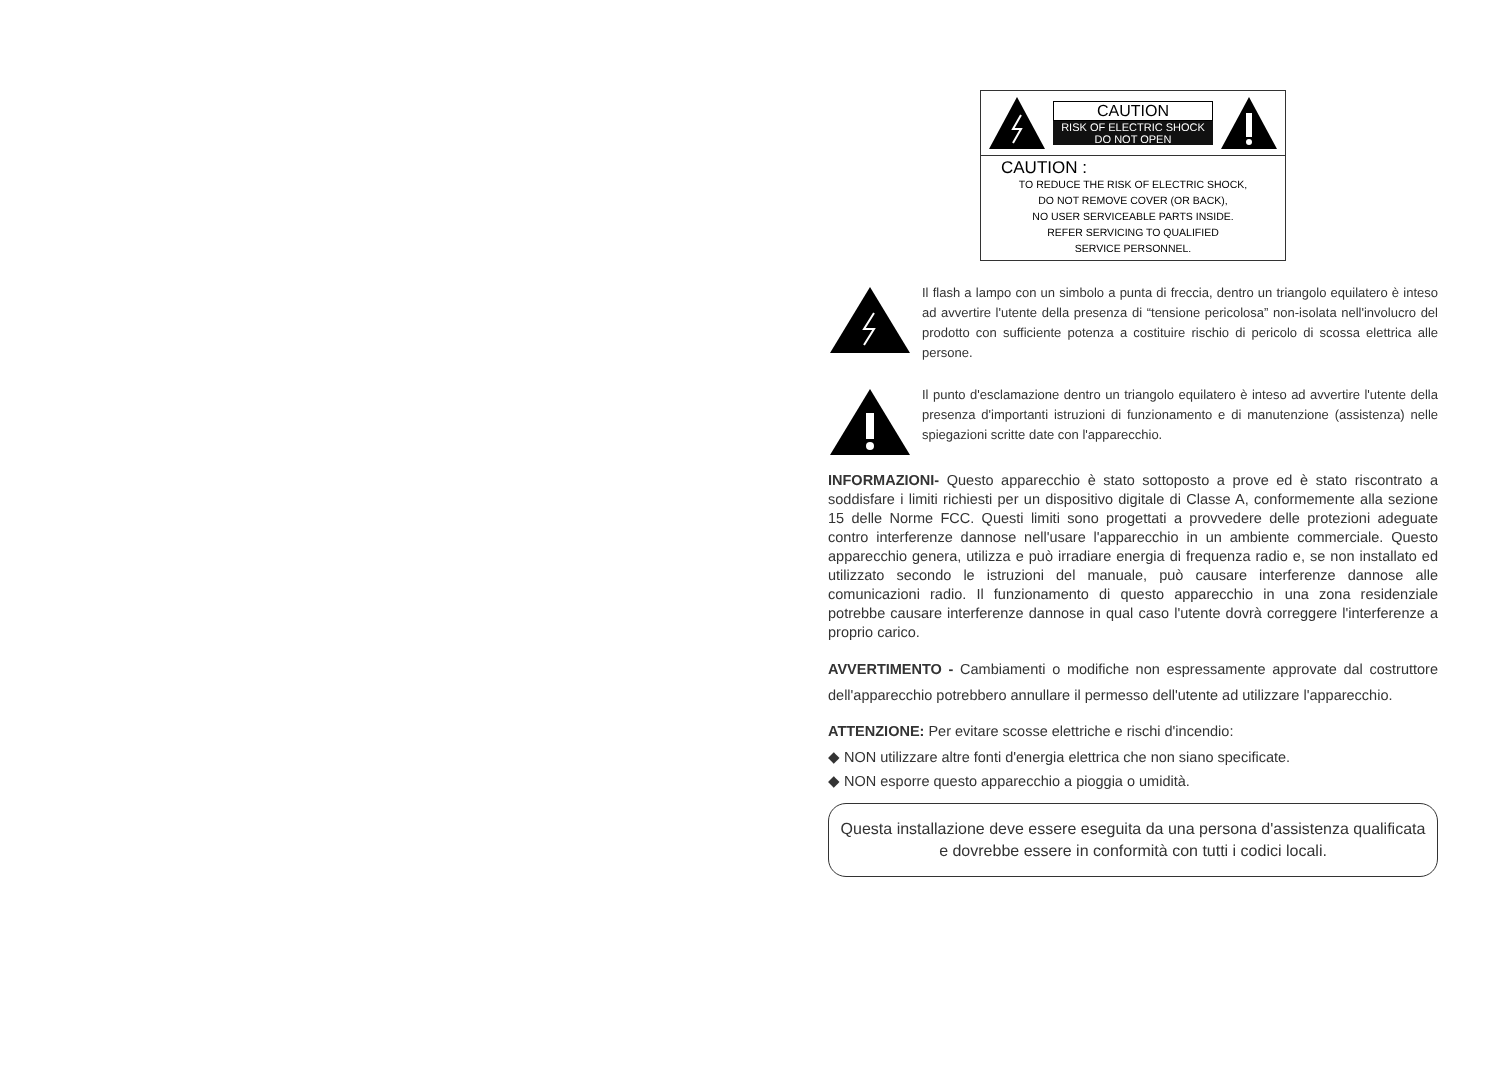CAUTION
RISK OF ELECTRIC SHOCK
DO NOT OPEN
CAUTION :
TO REDUCE THE RISK OF ELECTRIC SHOCK,
DO NOT REMOVE COVER (OR BACK),
NO USER SERVICEABLE PARTS INSIDE.
REFER SERVICING TO QUALIFIED
SERVICE PERSONNEL.
Il flash a lampo con un simbolo a punta di freccia, dentro un triangolo equilatero è inteso ad avvertire l'utente della presenza di “tensione pericolosa” non-isolata nell'involucro del prodotto con sufficiente potenza a costituire rischio di pericolo di scossa elettrica alle persone.
Il punto d'esclamazione dentro un triangolo equilatero è inteso ad avvertire l'utente della presenza d'importanti istruzioni di funzionamento e di manutenzione (assistenza) nelle spiegazioni scritte date con l'apparecchio.
INFORMAZIONI- Questo apparecchio è stato sottoposto a prove ed è stato riscontrato a soddisfare i limiti richiesti per un dispositivo digitale di Classe A, conformemente alla sezione 15 delle Norme FCC. Questi limiti sono progettati a provvedere delle protezioni adeguate contro interferenze dannose nell'usare l'apparecchio in un ambiente commerciale. Questo apparecchio genera, utilizza e può irradiare energia di frequenza radio e, se non installato ed utilizzato secondo le istruzioni del manuale, può causare interferenze dannose alle comunicazioni radio. Il funzionamento di questo apparecchio in una zona residenziale potrebbe causare interferenze dannose in qual caso l'utente dovrà correggere l'interferenze a proprio carico.
AVVERTIMENTO - Cambiamenti o modifiche non espressamente approvate dal costruttore dell'apparecchio potrebbero annullare il permesso dell'utente ad utilizzare l'apparecchio.
ATTENZIONE: Per evitare scosse elettriche e rischi d'incendio:
◆ NON utilizzare altre fonti d'energia elettrica che non siano specificate.
◆ NON esporre questo apparecchio a pioggia o umidità.
Questa installazione deve essere eseguita da una persona d'assistenza qualificata e dovrebbe essere in conformità con tutti i codici locali.